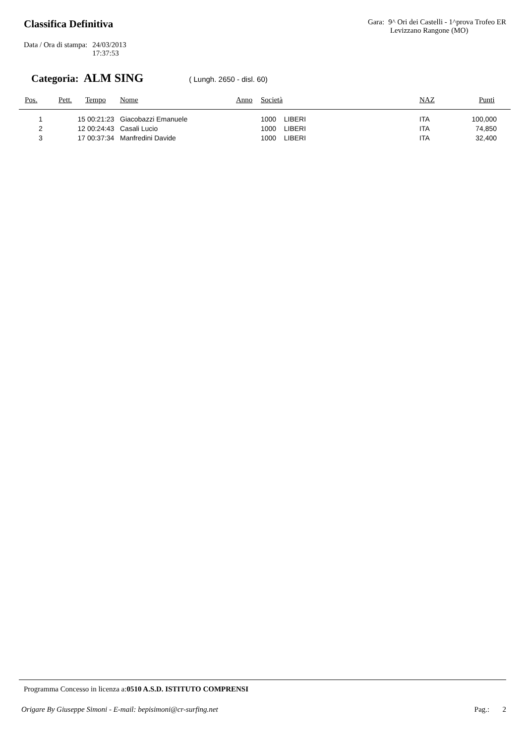Classifica Definitiva
Gara: 9^ Ori dei Castelli - 1^prova Trofeo ER
Levizzano Rangone (MO)
Data / Ora di stampa: 24/03/2013
17:37:53
Categoria: ALM SING ( Lungh. 2650 - disl. 60)
| Pos. | Pett. | Tempo | Nome | Anno | Società | NAZ | Punti |
| --- | --- | --- | --- | --- | --- | --- | --- |
| 1 | 15 | 00:21:23 | Giacobazzi Emanuele | | 1000 LIBERI | ITA | 100,000 |
| 2 | 12 | 00:24:43 | Casali Lucio | | 1000 LIBERI | ITA | 74,850 |
| 3 | 17 | 00:37:34 | Manfredini Davide | | 1000 LIBERI | ITA | 32,400 |
Programma Concesso in licenza a:0510 A.S.D. ISTITUTO COMPRENSI
Origare By Giuseppe Simoni - E-mail: bepisimoni@cr-surfing.net Pag.: 2